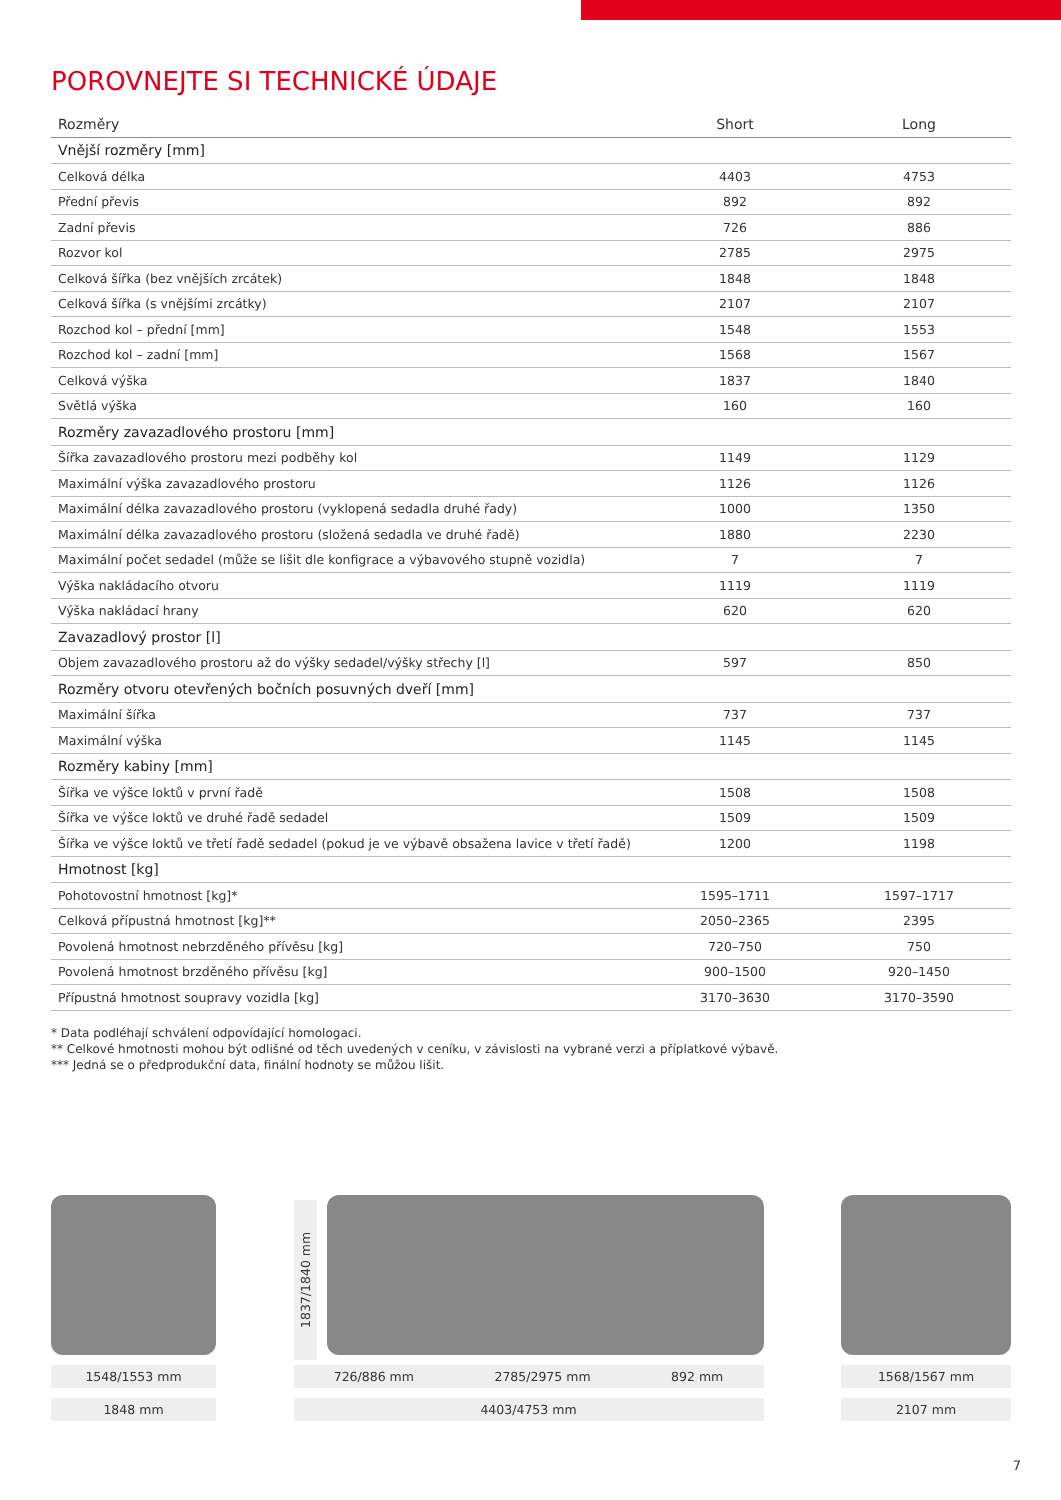POROVNEJTE SI TECHNICKÉ ÚDAJE
| Rozměry | Short | Long |
| --- | --- | --- |
| Vnější rozměry [mm] | | |
| Celková délka | 4403 | 4753 |
| Přední převis | 892 | 892 |
| Zadní převis | 726 | 886 |
| Rozvor kol | 2785 | 2975 |
| Celková šířka (bez vnějších zrcátek) | 1848 | 1848 |
| Celková šířka (s vnějšími zrcátky) | 2107 | 2107 |
| Rozchod kol – přední [mm] | 1548 | 1553 |
| Rozchod kol – zadní [mm] | 1568 | 1567 |
| Celková výška | 1837 | 1840 |
| Světlá výška | 160 | 160 |
| Rozměry zavazadlového prostoru [mm] | | |
| Šířka zavazadlového prostoru mezi podběhy kol | 1149 | 1129 |
| Maximální výška zavazadlového prostoru | 1126 | 1126 |
| Maximální délka zavazadlového prostoru (vyklopená sedadla druhé řady) | 1000 | 1350 |
| Maximální délka zavazadlového prostoru (složená sedadla ve druhé řadě) | 1880 | 2230 |
| Maximální počet sedadel (může se lišit dle konfigrace a výbavového stupně vozidla) | 7 | 7 |
| Výška nakládacího otvoru | 1119 | 1119 |
| Výška nakládací hrany | 620 | 620 |
| Zavazadlový prostor [l] | | |
| Objem zavazadlového prostoru až do výšky sedadel/výšky střechy [l] | 597 | 850 |
| Rozměry otvoru otevřených bočních posuvných dveří [mm] | | |
| Maximální šířka | 737 | 737 |
| Maximální výška | 1145 | 1145 |
| Rozměry kabiny [mm] | | |
| Šířka ve výšce loktů v první řadě | 1508 | 1508 |
| Šířka ve výšce loktů ve druhé řadě sedadel | 1509 | 1509 |
| Šířka ve výšce loktů ve třetí řadě sedadel (pokud je ve výbavě obsažena lavice v třetí řadě) | 1200 | 1198 |
| Hmotnost [kg] | | |
| Pohotovostní hmotnost [kg]* | 1595–1711 | 1597–1717 |
| Celková přípustná hmotnost [kg]** | 2050–2365 | 2395 |
| Povolená hmotnost nebrzděného přívěsu [kg] | 720–750 | 750 |
| Povolená hmotnost brzděného přívěsu [kg] | 900–1500 | 920–1450 |
| Přípustná hmotnost soupravy vozidla [kg] | 3170–3630 | 3170–3590 |
* Data podléhají schválení odpovídající homologaci.
** Celkové hmotnosti mohou být odlišné od těch uvedených v ceníku, v závislosti na vybrané verzi a příplatkové výbavě.
*** Jedná se o předprodukční data, finální hodnoty se můžou lišit.
1548/1553 mm
1848 mm
1837/1840 mm
726/886 mm 2785/2975 mm 892 mm
4403/4753 mm
1568/1567 mm
2107 mm
7